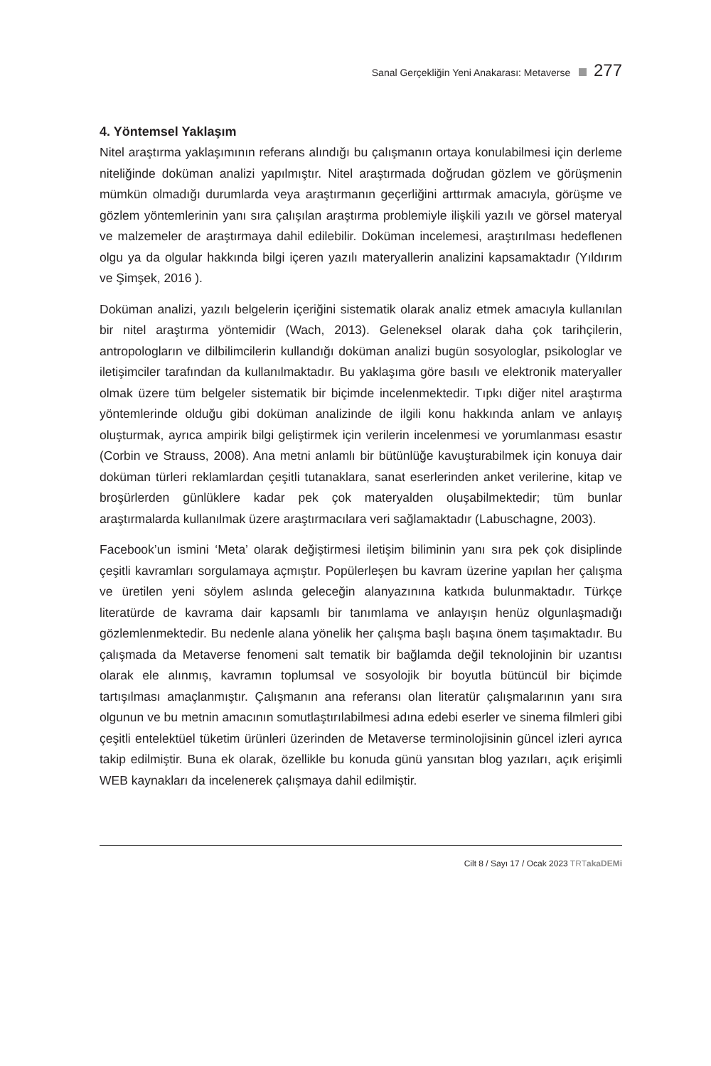Sanal Gerçekliğin Yeni Anakarası: Metaverse 277
4. Yöntemsel Yaklaşım
Nitel araştırma yaklaşımının referans alındığı bu çalışmanın ortaya konulabilmesi için derleme niteliğinde doküman analizi yapılmıştır. Nitel araştırmada doğrudan gözlem ve görüşmenin mümkün olmadığı durumlarda veya araştırmanın geçerliğini arttırmak amacıyla, görüşme ve gözlem yöntemlerinin yanı sıra çalışılan araştırma problemiyle ilişkili yazılı ve görsel materyal ve malzemeler de araştırmaya dahil edilebilir. Doküman incelemesi, araştırılması hedeflenen olgu ya da olgular hakkında bilgi içeren yazılı materyallerin analizini kapsamaktadır (Yıldırım ve Şimşek, 2016 ).
Doküman analizi, yazılı belgelerin içeriğini sistematik olarak analiz etmek amacıyla kullanılan bir nitel araştırma yöntemidir (Wach, 2013). Geleneksel olarak daha çok tarihçilerin, antropologların ve dilbilimcilerin kullandığı doküman analizi bugün sosyologlar, psikologlar ve iletişimciler tarafından da kullanılmaktadır. Bu yaklaşıma göre basılı ve elektronik materyaller olmak üzere tüm belgeler sistematik bir biçimde incelenmektedir. Tıpkı diğer nitel araştırma yöntemlerinde olduğu gibi doküman analizinde de ilgili konu hakkında anlam ve anlayış oluşturmak, ayrıca ampirik bilgi geliştirmek için verilerin incelenmesi ve yorumlanması esastır (Corbin ve Strauss, 2008). Ana metni anlamlı bir bütünlüğe kavuşturabilmek için konuya dair doküman türleri reklamlardan çeşitli tutanaklara, sanat eserlerinden anket verilerine, kitap ve broşürlerden günlüklere kadar pek çok materyalden oluşabilmektedir; tüm bunlar araştırmalarda kullanılmak üzere araştırmacılara veri sağlamaktadır (Labuschagne, 2003).
Facebook’un ismini ‘Meta’ olarak değiştirmesi iletişim biliminin yanı sıra pek çok disiplinde çeşitli kavramları sorgulamaya açmıştır. Popülerleşen bu kavram üzerine yapılan her çalışma ve üretilen yeni söylem aslında geleceğin alanyazınına katkıda bulunmaktadır. Türkçe literatürde de kavrama dair kapsamlı bir tanımlama ve anlayışın henüz olgunlaşmadığı gözlemlenmektedir. Bu nedenle alana yönelik her çalışma başlı başına önem taşımaktadır. Bu çalışmada da Metaverse fenomeni salt tematik bir bağlamda değil teknolojinin bir uzantısı olarak ele alınmış, kavramın toplumsal ve sosyolojik bir boyutla bütüncül bir biçimde tartışılması amaçlanmıştır. Çalışmanın ana referansı olan literatür çalışmalarının yanı sıra olgunun ve bu metnin amacının somutlaştırılabilmesi adına edebi eserler ve sinema filmleri gibi çeşitli entelektüel tüketim ürünleri üzerinden de Metaverse terminolojisinin güncel izleri ayrıca takip edilmiştir. Buna ek olarak, özellikle bu konuda günü yansıtan blog yazıları, açık erişimli WEB kaynakları da incelenerek çalışmaya dahil edilmiştir.
Cilt 8 / Sayı 17 / Ocak 2023 TRT akaDEMi